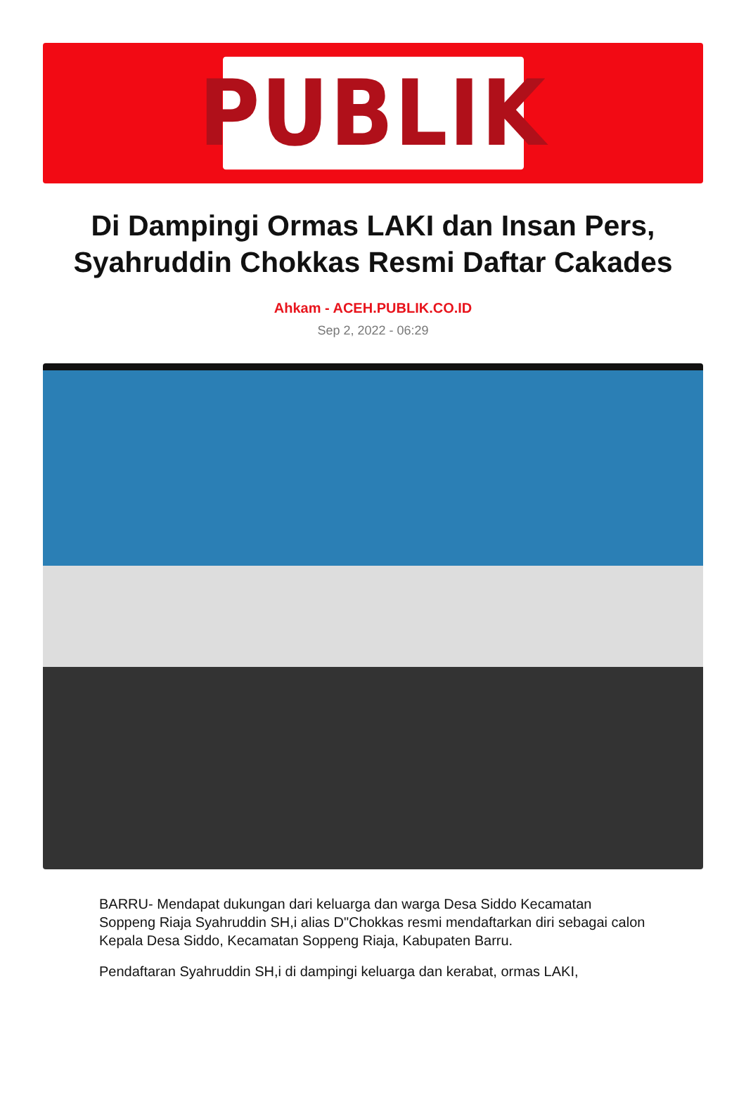PUBLIK
Di Dampingi Ormas LAKI dan Insan Pers, Syahruddin Chokkas Resmi Daftar Cakades
Ahkam - ACEH.PUBLIK.CO.ID
Sep 2, 2022 - 06:29
BARRU- Mendapat dukungan dari keluarga dan warga Desa Siddo Kecamatan Soppeng Riaja Syahruddin SH,i alias D"Chokkas resmi mendaftarkan diri sebagai calon Kepala Desa Siddo, Kecamatan Soppeng Riaja, Kabupaten Barru.
Pendaftaran Syahruddin SH,i di dampingi keluarga dan kerabat, ormas LAKI,